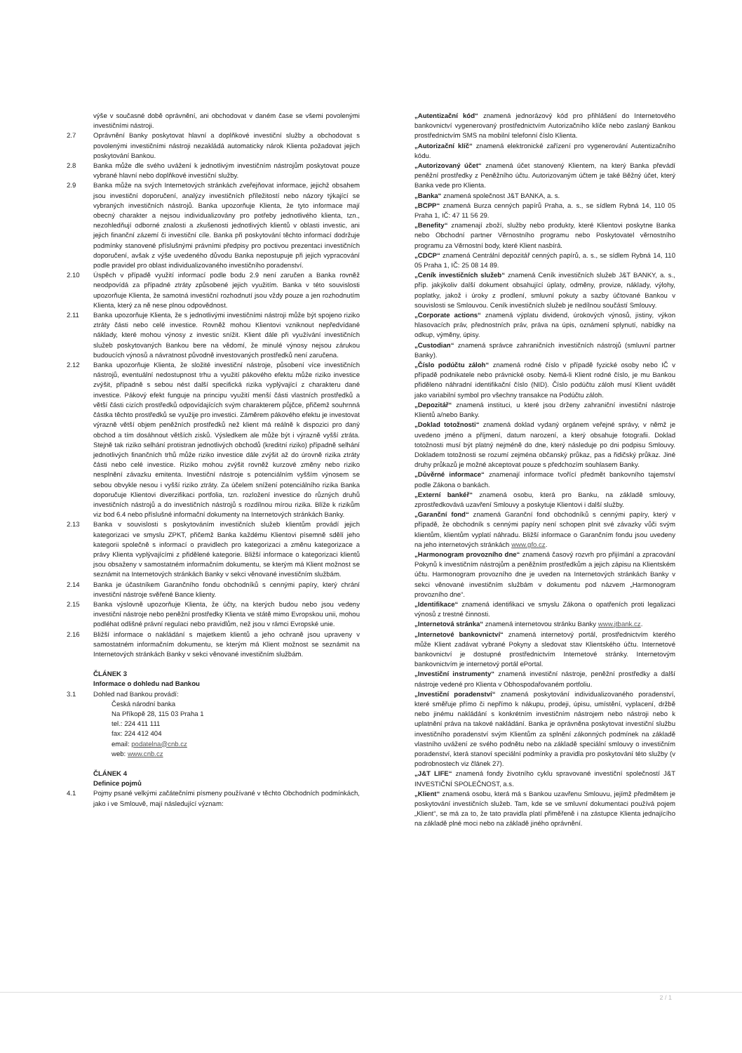výše v současné době oprávnění, ani obchodovat v daném čase se všemi povolenými investičními nástroji.
2.7 Oprávnění Banky poskytovat hlavní a doplňkové investiční služby a obchodovat s povolenými investičními nástroji nezakládá automaticky nárok Klienta požadovat jejich poskytování Bankou.
2.8 Banka může dle svého uvážení k jednotlivým investičním nástrojům poskytovat pouze vybrané hlavní nebo doplňkové investiční služby.
2.9 Banka může na svých Internetových stránkách zveřejňovat informace, jejichž obsahem jsou investiční doporučení, analýzy investičních příležitostí nebo názory týkající se vybraných investičních nástrojů. Banka upozorňuje Klienta, že tyto informace mají obecný charakter a nejsou individualizovány pro potřeby jednotlivého klienta, tzn., nezohledňují odborné znalosti a zkušenosti jednotlivých klientů v oblasti investic, ani jejich finanční zázemí či investiční cíle. Banka při poskytování těchto informací dodržuje podmínky stanovené příslušnými právními předpisy pro poctivou prezentaci investičních doporučení, avšak z výše uvedeného důvodu Banka nepostupuje při jejich vypracování podle pravidel pro oblast individualizovaného investičního poradenství.
2.10 Úspěch v případě využití informací podle bodu 2.9 není zaručen a Banka rovněž neodpovídá za případné ztráty způsobené jejich využitím. Banka v této souvislosti upozorňuje Klienta, že samotná investiční rozhodnutí jsou vždy pouze a jen rozhodnutím Klienta, který za ně nese plnou odpovědnost.
2.11 Banka upozorňuje Klienta, že s jednotlivými investičními nástroji může být spojeno riziko ztráty části nebo celé investice. Rovněž mohou Klientovi vzniknout nepředvídané náklady, které mohou výnosy z investic snížit. Klient dále při využívání investičních služeb poskytovaných Bankou bere na vědomí, že minulé výnosy nejsou zárukou budoucích výnosů a návratnost původně investovaných prostředků není zaručena.
2.12 Banka upozorňuje Klienta, že složité investiční nástroje, působení více investičních nástrojů, eventuální nedostupnost trhu a využití pákového efektu může riziko investice zvýšit, případně s sebou nést další specifická rizika vyplývající z charakteru dané investice. Pákový efekt funguje na principu využití menší části vlastních prostředků a větší části cizích prostředků odpovídajících svým charakterem půjčce, přičemž souhrnná částka těchto prostředků se využije pro investici. Záměrem pákového efektu je investovat výrazně větší objem peněžních prostředků než klient má reálně k dispozici pro daný obchod a tím dosáhnout větších zisků. Výsledkem ale může být i výrazně vyšší ztráta. Stejně tak riziko selhání protistran jednotlivých obchodů (kreditní riziko) případně selhání jednotlivých finančních trhů může riziko investice dále zvýšit až do úrovně rizika ztráty části nebo celé investice. Riziko mohou zvýšit rovněž kurzové změny nebo riziko nesplnění závazku emitenta. Investiční nástroje s potenciálním vyšším výnosem se sebou obvykle nesou i vyšší riziko ztráty. Za účelem snížení potenciálního rizika Banka doporučuje Klientovi diverzifikaci portfolia, tzn. rozložení investice do různých druhů investičních nástrojů a do investičních nástrojů s rozdílnou mírou rizika. Blíže k rizikům viz bod 6.4 nebo příslušné informační dokumenty na Internetových stránkách Banky.
2.13 Banka v souvislosti s poskytováním investičních služeb klientům provádí jejich kategorizaci ve smyslu ZPKT, přičemž Banka každému Klientovi písemně sdělí jeho kategorii společně s informací o pravidlech pro kategorizaci a změnu kategorizace a právy Klienta vyplývajícími z přidělené kategorie. Bližší informace o kategorizaci klientů jsou obsaženy v samostatném informačním dokumentu, se kterým má Klient možnost se seznámit na Internetových stránkách Banky v sekci věnované investičním službám.
2.14 Banka je účastníkem Garančního fondu obchodníků s cennými papíry, který chrání investiční nástroje svěřené Bance klienty.
2.15 Banka výslovně upozorňuje Klienta, že účty, na kterých budou nebo jsou vedeny investiční nástroje nebo peněžní prostředky Klienta ve státě mimo Evropskou unii, mohou podléhat odlišné právní regulaci nebo pravidlům, než jsou v rámci Evropské unie.
2.16 Bližší informace o nakládání s majetkem klientů a jeho ochraně jsou upraveny v samostatném informačním dokumentu, se kterým má Klient možnost se seznámit na Internetových stránkách Banky v sekci věnované investičním službám.
ČLÁNEK 3
Informace o dohledu nad Bankou
3.1 Dohled nad Bankou provádí:
Česká národní banka
Na Příkopě 28, 115 03 Praha 1
tel.: 224 411 111
fax: 224 412 404
email: podatelna@cnb.cz
web: www.cnb.cz
ČLÁNEK 4
Definice pojmů
4.1 Pojmy psané velkými začátečními písmeny používané v těchto Obchodních podmínkách, jako i ve Smlouvě, mají následující význam:
„Autentizační kód“ znamená jednorázový kód pro přihlášení do Internetového bankovnictví vygenerovaný prostřednictvím Autorizačního klíče nebo zaslaný Bankou prostřednictvím SMS na mobilní telefonní číslo Klienta.
„Autorizační klíč“ znamená elektronické zařízení pro vygenerování Autentizačního kódu.
„Autorizovaný účet“ znamená účet stanovený Klientem, na který Banka převádí peněžní prostředky z Peněžního účtu. Autorizovaným účtem je také Běžný účet, který Banka vede pro Klienta.
„Banka“ znamená společnost J&T BANKA, a. s.
„BCPP“ znamená Burza cenných papírů Praha, a. s., se sídlem Rybná 14, 110 05 Praha 1, IČ: 47 11 56 29.
„Benefity“ znamenají zboží, služby nebo produkty, které Klientovi poskytne Banka nebo Obchodní partner Věrnostního programu nebo Poskytovatel věrnostního programu za Věrnostní body, které Klient nasbírá.
„CDCP“ znamená Centrální depozitář cenných papírů, a. s., se sídlem Rybná 14, 110 05 Praha 1, IČ: 25 08 14 89.
„Ceník investičních služeb“ znamená Ceník investičních služeb J&T BANKY, a. s., příp. jakýkoliv další dokument obsahující úplaty, odměny, provize, náklady, výlohy, poplatky, jakož i úroky z prodlení, smluvní pokuty a sazby účtované Bankou v souvislosti se Smlouvou. Ceník investičních služeb je nedílnou součástí Smlouvy.
„Corporate actions“ znamená výplatu dividend, úrokových výnosů, jistiny, výkon hlasovacích práv, přednostních práv, práva na úpis, oznámení splynutí, nabídky na odkup, výměny, úpisy.
„Custodian“ znamená správce zahraničních investičních nástrojů (smluvní partner Banky).
„Číslo podúčtu záloh“ znamená rodné číslo v případě fyzické osoby nebo IČ v případě podnikatele nebo právnické osoby. Nemá-li Klient rodné číslo, je mu Bankou přiděleno náhradní identifikační číslo (NID). Číslo podúčtu záloh musí Klient uvádět jako variabilní symbol pro všechny transakce na Podúčtu záloh.
„Depozitář“ znamená instituci, u které jsou drženy zahraniční investiční nástroje Klientů a/nebo Banky.
„Doklad totožnosti“ znamená doklad vydaný orgánem veřejné správy, v němž je uvedeno jméno a příjmení, datum narození, a který obsahuje fotografii. Doklad totožnosti musí být platný nejméně do dne, který následuje po dni podpisu Smlouvy. Dokladem totožnosti se rozumí zejména občanský průkaz, pas a řidičský průkaz. Jiné druhy průkazů je možné akceptovat pouze s předchozím souhlasem Banky.
„Důvěrné informace“ znamenají informace tvořící předmět bankovního tajemství podle Zákona o bankách.
„Externí bankéř“ znamená osobu, která pro Banku, na základě smlouvy, zprostředkovává uzavření Smlouvy a poskytuje Klientovi i další služby.
„Garanční fond“ znamená Garanční fond obchodníků s cennými papíry, který v případě, že obchodník s cennými papíry není schopen plnit své závazky vůči svým klientům, klientům vyplatí náhradu. Bližší informace o Garančním fondu jsou uvedeny na jeho internetových stránkách www.gfo.cz.
„Harmonogram provozního dne“ znamená časový rozvrh pro přijímání a zpracování Pokynů k investičním nástrojům a peněžním prostředkům a jejich zápisu na Klientském účtu. Harmonogram provozního dne je uveden na Internetových stránkách Banky v sekci věnované investičním službám v dokumentu pod názvem „Harmonogram provozního dne“.
„Identifikace“ znamená identifikaci ve smyslu Zákona o opatřeních proti legalizaci výnosů z trestné činnosti.
„Internetová stránka“ znamená internetovou stránku Banky www.jtbank.cz.
„Internetové bankovnictví“ znamená internetový portál, prostřednictvím kterého může Klient zadávat vybrané Pokyny a sledovat stav Klientského účtu. Internetové bankovnictví je dostupné prostřednictvím Internetové stránky. Internetovým bankovnictvím je internetový portál ePortal.
„Investiční instrumenty“ znamená investiční nástroje, peněžní prostředky a další nástroje vedené pro Klienta v Obhospodařovaném portfoliu.
„Investiční poradenství“ znamená poskytování individualizovaného poradenství, které směřuje přímo či nepřímo k nákupu, prodeji, úpisu, umístění, vyplacení, držbě nebo jinému nakládání s konkrétním investičním nástrojem nebo nástroji nebo k uplatnění práva na takové nakládání. Banka je oprávněna poskytovat investiční službu investičního poradenství svým Klientům za splnění zákonných podmínek na základě vlastního uvážení ze svého podnětu nebo na základě speciální smlouvy o investičním poradenství, která stanoví speciální podmínky a pravidla pro poskytování této služby (v podrobnostech viz článek 27).
„J&T LIFE“ znamená fondy životního cyklu spravované investiční společností J&T INVESTIČNÍ SPOLEČNOST, a.s.
„Klient“ znamená osobu, která má s Bankou uzavřenu Smlouvu, jejímž předmětem je poskytování investičních služeb. Tam, kde se ve smluvní dokumentaci používá pojem „Klient“, se má za to, že tato pravidla platí přiměřeně i na zástupce Klienta jednajícího na základě plné moci nebo na základě jiného oprávnění.
2 / 1